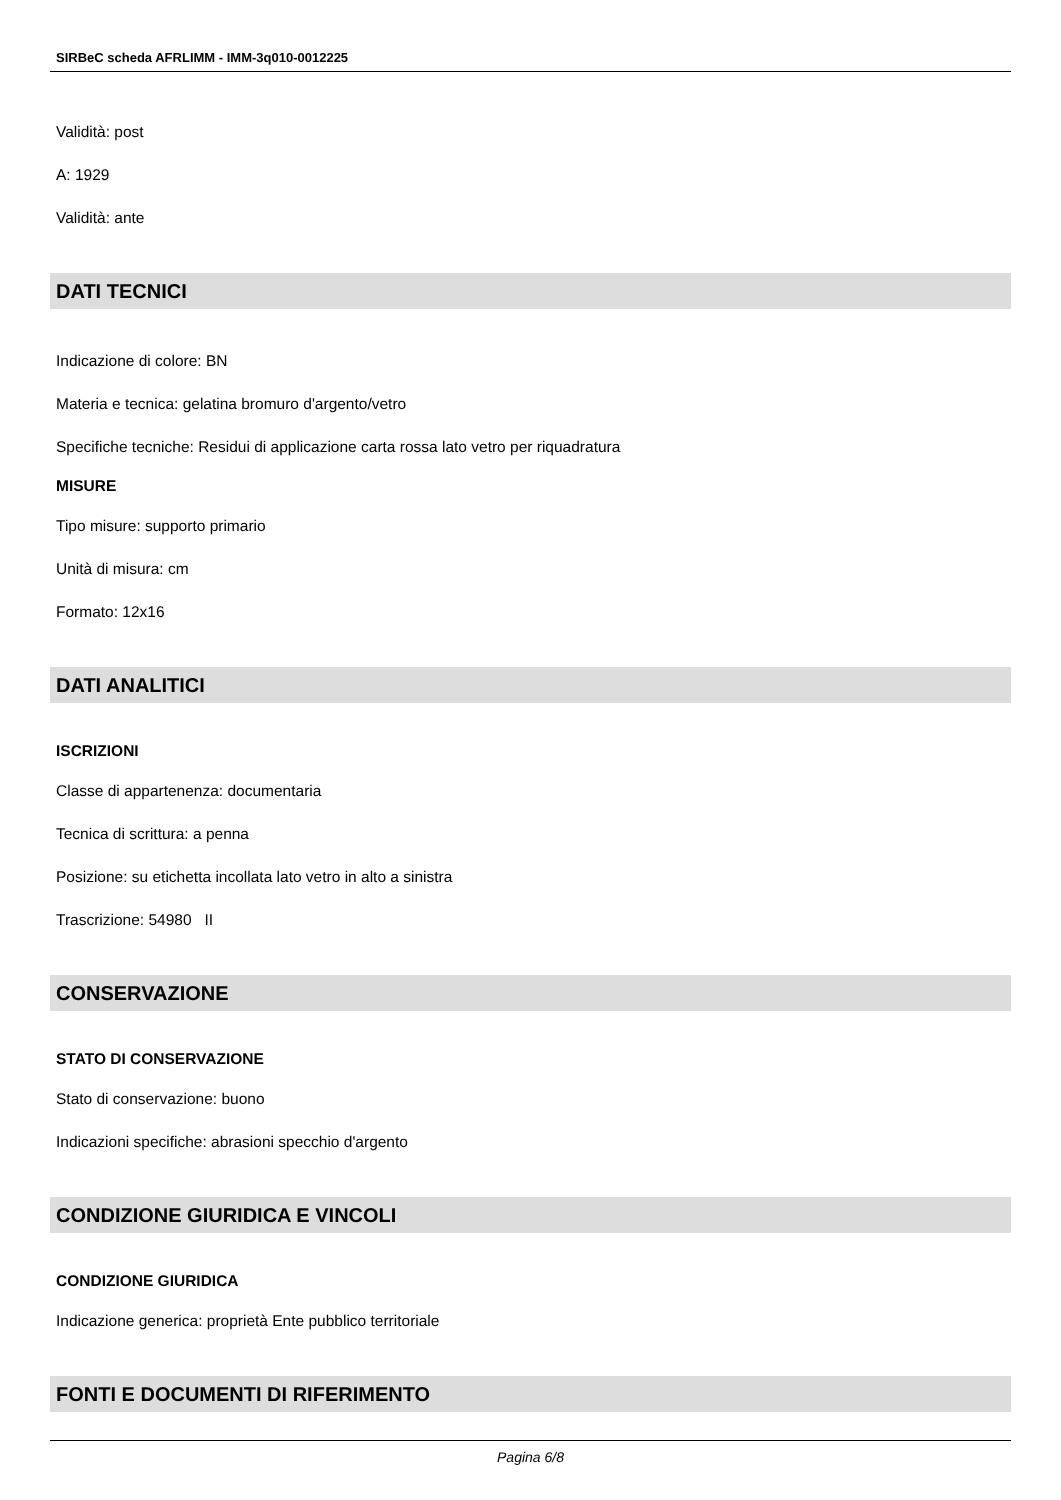SIRBeC scheda AFRLIMM - IMM-3q010-0012225
Validità: post
A: 1929
Validità: ante
DATI TECNICI
Indicazione di colore: BN
Materia e tecnica: gelatina bromuro d'argento/vetro
Specifiche tecniche: Residui di applicazione carta rossa lato vetro per riquadratura
MISURE
Tipo misure: supporto primario
Unità di misura: cm
Formato: 12x16
DATI ANALITICI
ISCRIZIONI
Classe di appartenenza: documentaria
Tecnica di scrittura: a penna
Posizione: su etichetta incollata lato vetro in alto a sinistra
Trascrizione: 54980 II
CONSERVAZIONE
STATO DI CONSERVAZIONE
Stato di conservazione: buono
Indicazioni specifiche: abrasioni specchio d'argento
CONDIZIONE GIURIDICA E VINCOLI
CONDIZIONE GIURIDICA
Indicazione generica: proprietà Ente pubblico territoriale
FONTI E DOCUMENTI DI RIFERIMENTO
Pagina 6/8